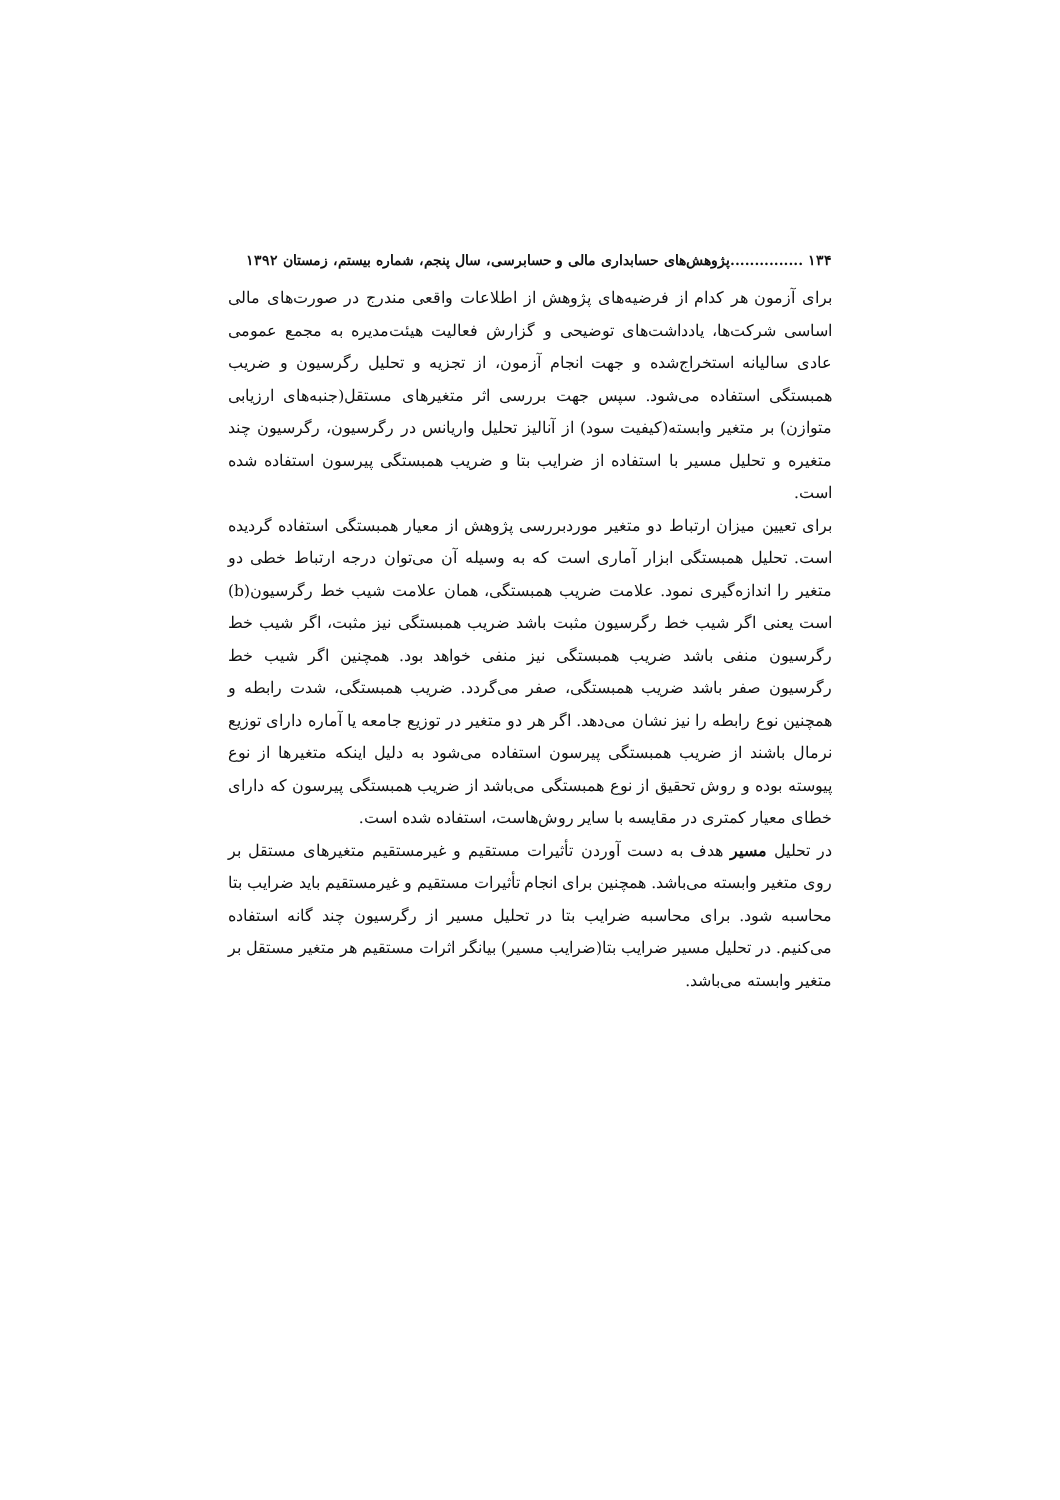۱۳۴ ...............پژوهش‌های حسابداری مالی و حسابرسی، سال پنجم، شماره بیستم، زمستان ۱۳۹۲
برای آزمون هر کدام از فرضیه‌های پژوهش از اطلاعات واقعی مندرج در صورت‌های مالی اساسی شرکت‌ها، یادداشت‌های توضیحی و گزارش فعالیت هیئت‌مدیره به مجمع عمومی عادی سالیانه استخراج‌شده و جهت انجام آزمون، از تجزیه و تحلیل رگرسیون و ضریب همبستگی استفاده می‌شود. سپس جهت بررسی اثر متغیرهای مستقل(جنبه‌های ارزیابی متوازن) بر متغیر وابسته(کیفیت سود) از آنالیز تحلیل واریانس در رگرسیون، رگرسیون چند متغیره و تحلیل مسیر با استفاده از ضرایب بتا و ضریب همبستگی پیرسون استفاده شده است.
برای تعیین میزان ارتباط دو متغیر موردبررسی پژوهش از معیار همبستگی استفاده گردیده است. تحلیل همبستگی ابزار آماری است که به وسیله آن می‌توان درجه ارتباط خطی دو متغیر را اندازه‌گیری نمود. علامت ضریب همبستگی، همان علامت شیب خط رگرسیون(b) است یعنی اگر شیب خط رگرسیون مثبت باشد ضریب همبستگی نیز مثبت، اگر شیب خط رگرسیون منفی باشد ضریب همبستگی نیز منفی خواهد بود. همچنین اگر شیب خط رگرسیون صفر باشد ضریب همبستگی، صفر می‌گردد. ضریب همبستگی، شدت رابطه و همچنین نوع رابطه را نیز نشان می‌دهد. اگر هر دو متغیر در توزیع جامعه یا آماره دارای توزیع نرمال باشند از ضریب همبستگی پیرسون استفاده می‌شود به دلیل اینکه متغیرها از نوع پیوسته بوده و روش تحقیق از نوع همبستگی می‌باشد از ضریب همبستگی پیرسون که دارای خطای معیار کمتری در مقایسه با سایر روش‌هاست، استفاده شده است.
در تحلیل مسیر هدف به دست آوردن تأثیرات مستقیم و غیرمستقیم متغیرهای مستقل بر روی متغیر وابسته می‌باشد. همچنین برای انجام تأثیرات مستقیم و غیرمستقیم باید ضرایب بتا محاسبه شود. برای محاسبه ضرایب بتا در تحلیل مسیر از رگرسیون چند گانه استفاده می‌کنیم. در تحلیل مسیر ضرایب بتا(ضرایب مسیر) بیانگر اثرات مستقیم هر متغیر مستقل بر متغیر وابسته می‌باشد.